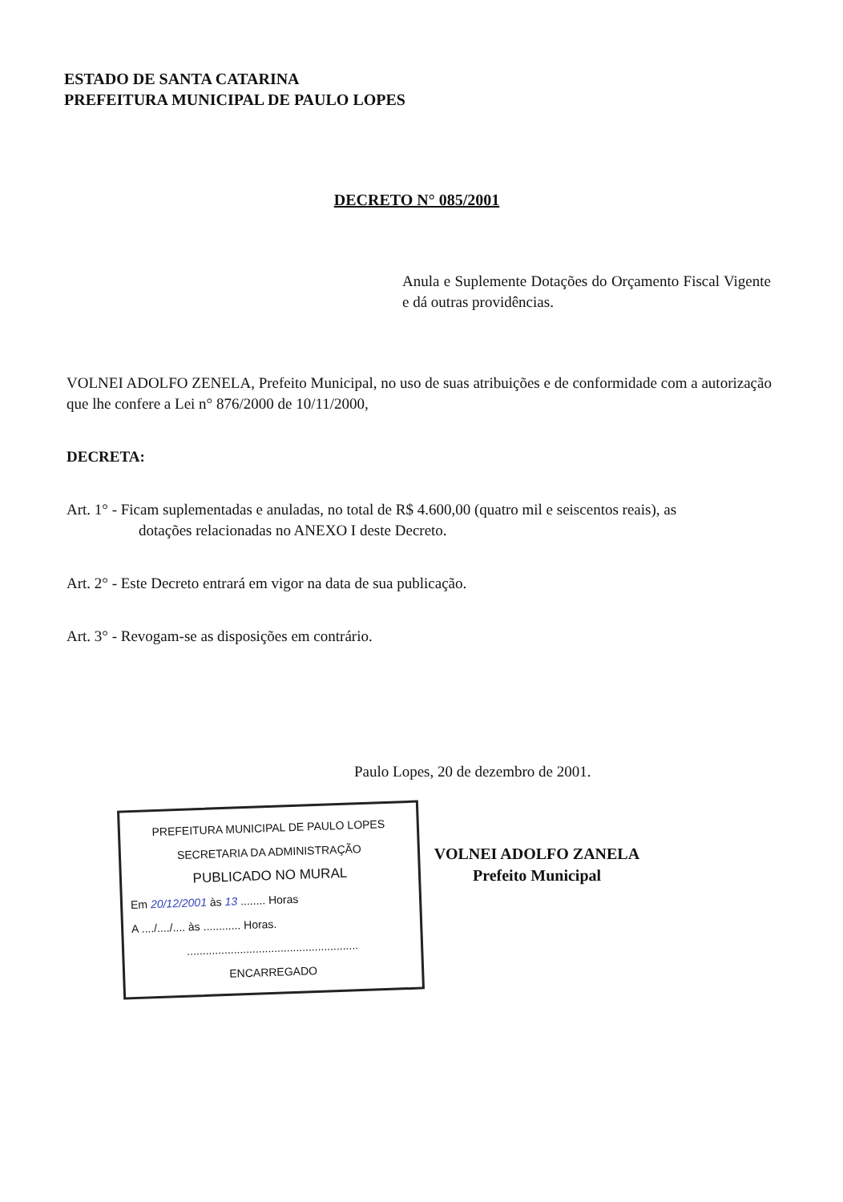ESTADO DE SANTA CATARINA
PREFEITURA MUNICIPAL DE PAULO LOPES
DECRETO N° 085/2001
Anula e Suplemente Dotações do Orçamento Fiscal Vigente e dá outras providências.
VOLNEI ADOLFO ZENELA, Prefeito Municipal, no uso de suas atribuições e de conformidade com a autorização que lhe confere a Lei n° 876/2000 de 10/11/2000,
DECRETA:
Art. 1° - Ficam suplementadas e anuladas, no total de R$ 4.600,00 (quatro mil e seiscentos reais), as
dotações relacionadas no ANEXO I deste Decreto.
Art. 2° - Este Decreto entrará em vigor na data de sua publicação.
Art. 3° - Revogam-se as disposições em contrário.
Paulo Lopes, 20 de dezembro de 2001.
PREFEITURA MUNICIPAL DE PAULO LOPES
SECRETARIA DA ADMINISTRAÇÃO
PUBLICADO NO MURAL
Em 20/12/2001 às 13 ........ Horas
A ..../..../.... às ............ Horas.
.......................................................
ENCARREGADO
VOLNEI ADOLFO ZANELA
Prefeito Municipal